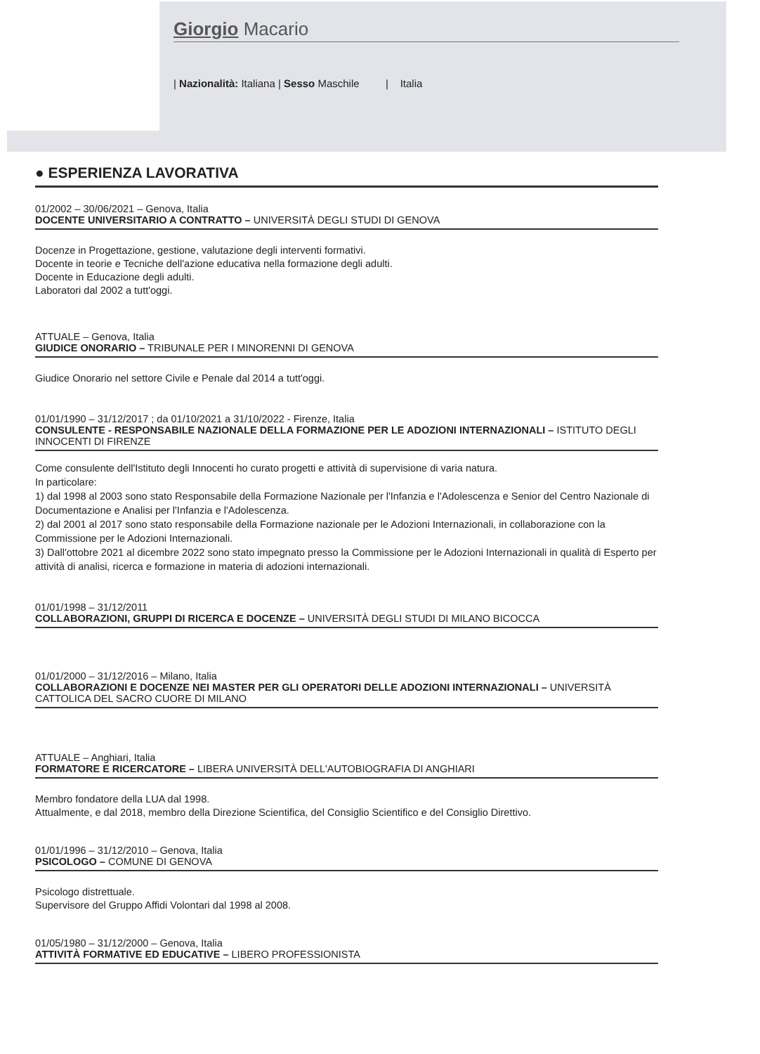Giorgio Macario
| Nazionalità: Italiana | Sesso Maschile | Italia
● ESPERIENZA LAVORATIVA
01/2002 – 30/06/2021 – Genova, Italia
DOCENTE UNIVERSITARIO A CONTRATTO – UNIVERSITÀ DEGLI STUDI DI GENOVA
Docenze in Progettazione, gestione, valutazione degli interventi formativi.
Docente in teorie e Tecniche dell'azione educativa nella formazione degli adulti.
Docente in Educazione degli adulti.
Laboratori dal 2002 a tutt'oggi.
ATTUALE – Genova, Italia
GIUDICE ONORARIO – TRIBUNALE PER I MINORENNI DI GENOVA
Giudice Onorario nel settore Civile e Penale dal 2014 a tutt'oggi.
01/01/1990 – 31/12/2017 ; da 01/10/2021 a 31/10/2022 - Firenze, Italia
CONSULENTE - RESPONSABILE NAZIONALE DELLA FORMAZIONE PER LE ADOZIONI INTERNAZIONALI – ISTITUTO DEGLI INNOCENTI DI FIRENZE
Come consulente dell'Istituto degli Innocenti ho curato progetti e attività di supervisione di varia natura.
In particolare:
1) dal 1998 al 2003 sono stato Responsabile della Formazione Nazionale per l'Infanzia e l'Adolescenza e Senior del Centro Nazionale di Documentazione e Analisi per l'Infanzia e l'Adolescenza.
2) dal 2001 al 2017 sono stato responsabile della Formazione nazionale per le Adozioni Internazionali, in collaborazione con la Commissione per le Adozioni Internazionali.
3) Dall'ottobre 2021 al dicembre 2022 sono stato impegnato presso la Commissione per le Adozioni Internazionali in qualità di Esperto per attività di analisi, ricerca e formazione in materia di adozioni internazionali.
01/01/1998 – 31/12/2011
COLLABORAZIONI, GRUPPI DI RICERCA E DOCENZE – UNIVERSITÀ DEGLI STUDI DI MILANO BICOCCA
01/01/2000 – 31/12/2016 – Milano, Italia
COLLABORAZIONI E DOCENZE NEI MASTER PER GLI OPERATORI DELLE ADOZIONI INTERNAZIONALI – UNIVERSITÀ CATTOLICA DEL SACRO CUORE DI MILANO
ATTUALE – Anghiari, Italia
FORMATORE E RICERCATORE – LIBERA UNIVERSITÀ DELL'AUTOBIOGRAFIA DI ANGHIARI
Membro fondatore della LUA dal 1998.
Attualmente, e dal 2018, membro della Direzione Scientifica, del Consiglio Scientifico e del Consiglio Direttivo.
01/01/1996 – 31/12/2010 – Genova, Italia
PSICOLOGO – COMUNE DI GENOVA
Psicologo distrettuale.
Supervisore del Gruppo Affidi Volontari dal 1998 al 2008.
01/05/1980 – 31/12/2000 – Genova, Italia
ATTIVITÀ FORMATIVE ED EDUCATIVE – LIBERO PROFESSIONISTA